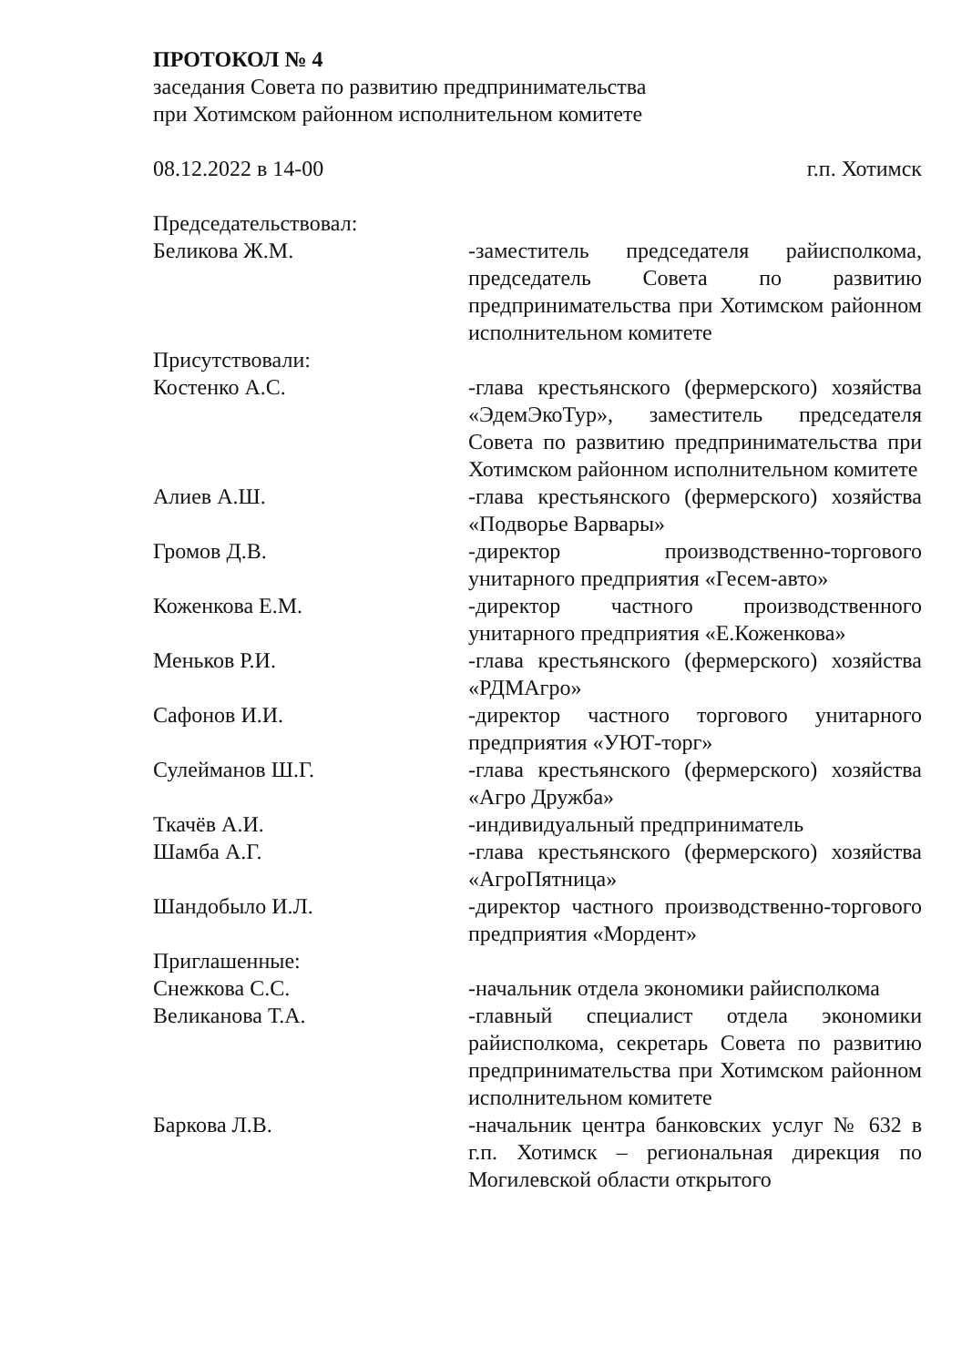ПРОТОКОЛ № 4
заседания Совета по развитию предпринимательства
при Хотимском районном исполнительном комитете
08.12.2022 в 14-00 г.п. Хотимск
Председательствовал:
Беликова Ж.М. -заместитель председателя райисполкома, председатель Совета по развитию предпринимательства при Хотимском районном исполнительном комитете
Присутствовали:
Костенко А.С. -глава крестьянского (фермерского) хозяйства «ЭдемЭкоТур», заместитель председателя Совета по развитию предпринимательства при Хотимском районном исполнительном комитете
Алиев А.Ш. -глава крестьянского (фермерского) хозяйства «Подворье Варвары»
Громов Д.В. -директор производственно-торгового унитарного предприятия «Гесем-авто»
Коженкова Е.М. -директор частного производственного унитарного предприятия «Е.Коженкова»
Меньков Р.И. -глава крестьянского (фермерского) хозяйства «РДМАгро»
Сафонов И.И. -директор частного торгового унитарного предприятия «УЮТ-торг»
Сулейманов Ш.Г. -глава крестьянского (фермерского) хозяйства «Агро Дружба»
Ткачёв А.И. -индивидуальный предприниматель
Шамба А.Г. -глава крестьянского (фермерского) хозяйства «АгроПятница»
Шандобыло И.Л. -директор частного производственно-торгового предприятия «Мордент»
Приглашенные:
Снежкова С.С. -начальник отдела экономики райисполкома
Великанова Т.А. -главный специалист отдела экономики райисполкома, секретарь Совета по развитию предпринимательства при Хотимском районном исполнительном комитете
Баркова Л.В. -начальник центра банковских услуг № 632 в г.п. Хотимск – региональная дирекция по Могилевской области открытого